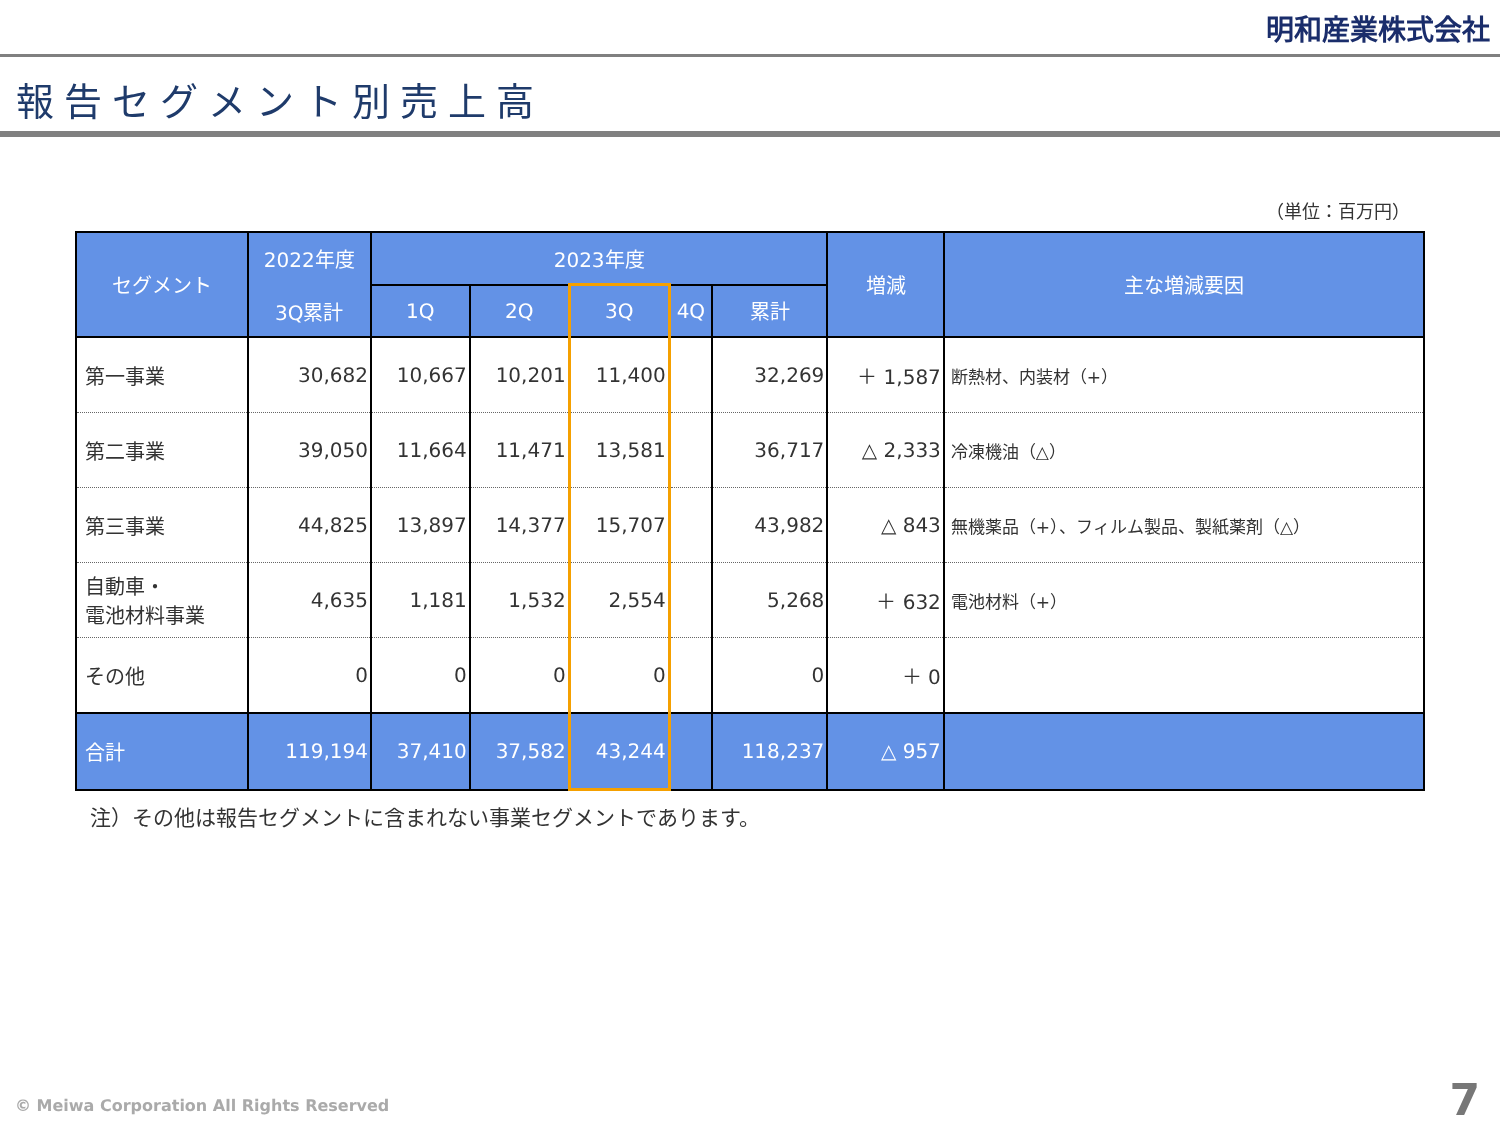明和産業株式会社
報告セグメント別売上高
（単位：百万円）
| セグメント | 2022年度 3Q累計 | 2023年度 | | | | | 増減 | 主な増減要因 |
| --- | --- | --- | --- | --- | --- | --- | --- | --- |
| | | 1Q | 2Q | 3Q | 4Q | 累計 | | |
| 第一事業 | 30,682 | 10,667 | 10,201 | 11,400 | | 32,269 | ＋ 1,587 | 断熱材、内装材（+） |
| 第二事業 | 39,050 | 11,664 | 11,471 | 13,581 | | 36,717 | △ 2,333 | 冷凍機油（△） |
| 第三事業 | 44,825 | 13,897 | 14,377 | 15,707 | | 43,982 | △ 843 | 無機薬品（+）、フィルム製品、製紙薬剤（△） |
| 自動車・ 電池材料事業 | 4,635 | 1,181 | 1,532 | 2,554 | | 5,268 | ＋ 632 | 電池材料（+） |
| その他 | 0 | 0 | 0 | 0 | | 0 | ＋ 0 | |
| 合計 | 119,194 | 37,410 | 37,582 | 43,244 | | 118,237 | △ 957 | |
注）その他は報告セグメントに含まれない事業セグメントであります。
© Meiwa Corporation All Rights Reserved
7